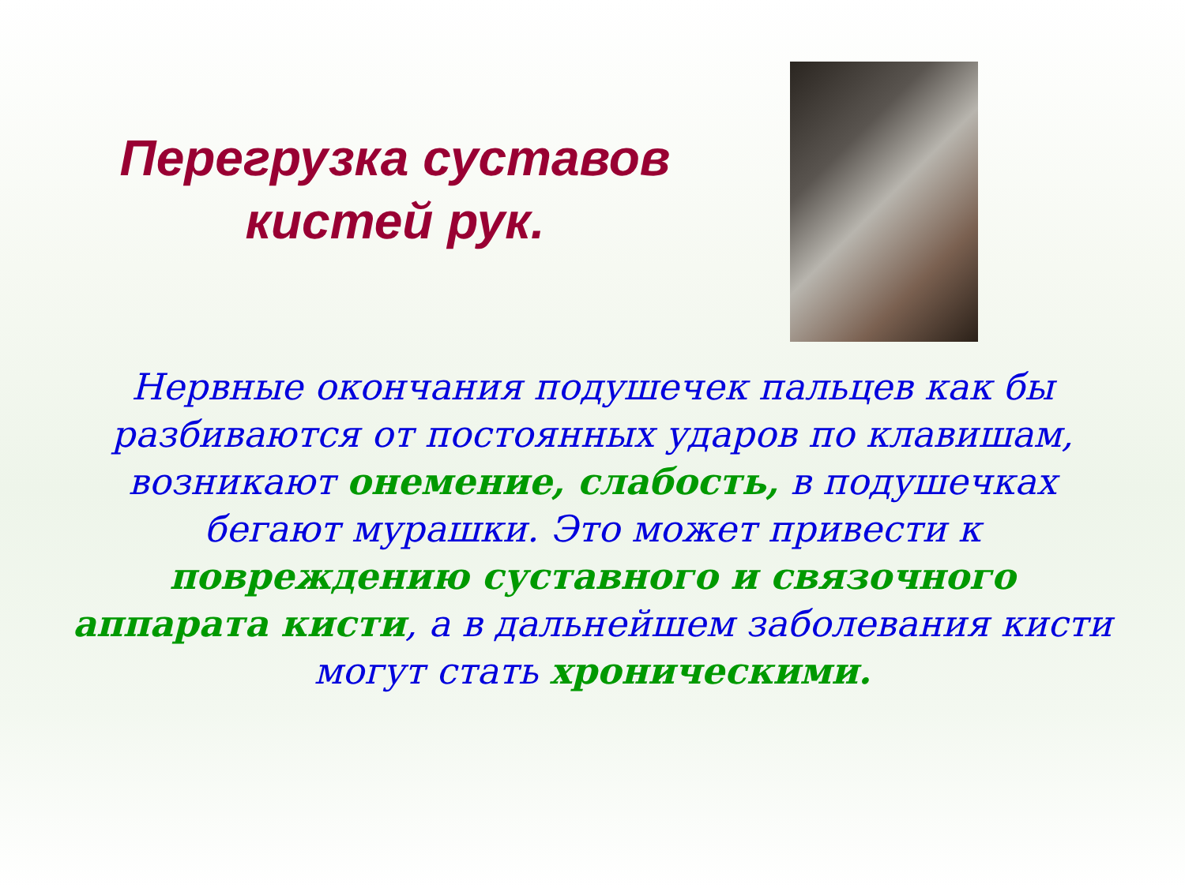Перегрузка суставов
кистей рук.
Нервные окончания подушечек пальцев как бы разбиваются от постоянных ударов по клавишам, возникают онемение, слабость, в подушечках бегают мурашки. Это может привести к повреждению суставного и связочного аппарата кисти, а в дальнейшем заболевания кисти могут стать хроническими.